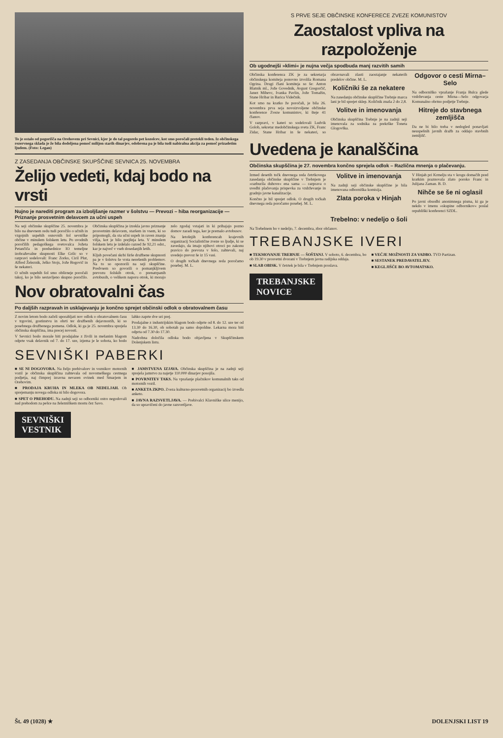To je ostalo od pogorišča na Orehovem pri Sevnici, kjer je do tal pogorelo pet kozolcev, kot smo poročali pretekli teden. Iz občinskega rezervnega sklada je že bila dodeljena pomoč milijon starih dinarjev, odobrena pa je bila tudi nabiralna akcija za pomoč prizadetim ljudem. (Foto: Legan)
Z ZASEDANJA OBČINSKE SKUPŠČINE SEVNICA 25. NOVEMBRA
Želijo vedeti, kdaj bodo na vrsti
Nujno je narediti program za izboljšanje razmer v šolstvu — Prevozi – hiba reorganizacije — Priznanje prosvetnim delavcem za učni uspeh
Na seji občinske skupščine 25. novembra je bilo na dnevnem redu tudi poročilo o učnih in vzgojnih uspehih osnovnih šol sevniške občine v minulem šolskem letu. Po uvodnih poročilih pedagoškega svetovalca Jožeta Petančiča in predsednice IO temeljne izobraževalne skupnosti Elke Grilc so v razpravi sodelovali: Franc Zorko, Ciril Plut, Alfred Železnik, Jelko Stojs, Jože Bogovič in še nekateri.
O učnih uspehih šol smo obširneje poročali takoj, ko je bilo sestavljeno skupno poročilo. Občinska skupščina je izrekla javno priznanje prosvetnim delavcem, staršem in vsem, ki so pripomogli, da sta učni uspeh in raven znanja višja, kot je bilo prejšnja leta. V minulem šolskem letu je izdelalo razred že 92,21 odst., kar je največ v vseh dosedanjih letih.
Kljub povečani skrbi širše družbene skupnosti pa je v šolstvu še vrsta nerešenih problemov. Na to so opozorili na seji skupščine. Predvsem so govorili o pomanjkljivem prevozu šolskih otrok, o prenatrpanih avtobusih, o velikem naporu otrok, ki morajo zelo zgodaj vstajati in ki prihajajo pozno domov zaradi tega, ker je premalo avtobusov.
Na letošnjih konferencah krajevnih organizacij Socialistične zveze so ljudje, ki se zavedajo, da imajo njihovi otroci po zakonu pravico do prevoza v šolo, zahtevali, naj uvedejo prevoz še iz 15 vasi.
O drugih točkah dnevnega reda poročamo posebej. M. L.
Nov obratovalni čas
Po daljših razpravah in usklajevanju je končno sprejet občinski odlok o obratovalnem času
Z novim letom bodo začeli uporabljati nov odlok o obratovalnem času v trgovini, gostinstvu in obrti ter družbenih dejavnostih, ki so posebnega družbenega pomena. Odlok, ki ga je 25. novembra sprejela občinska skupščina, ima precej novosti.
V Sevnici bodo morale biti prodajalne z živili in mešanim blagom odprte vsak delavnik od 7. do 17. ure, izjema je le sobota, ko bodo lahko zaprte dve uri prej.
Prodajalne z industrijskim blagom bodo odprte od 8. do 12. ure ter od 13.30 do 16.30, ob sobotah pa samo dopoldne. Lekarna mora biti odprta od 7.30 do 17.30.
Nadrobna določila odloka bodo objavljena v Skupščinskem Dolenjskem listu.
SEVNIŠKI PABERKI
■ SE NI DOGOVORA. Na željo prebivalcev in voznikov motornih vozil je občinska skupščina zahtevala od novomeškega cestnega podjetja, naj čimprej izravna nevaren ovinek med Šmarjem in Orehovim.
■ PRODAJA KRUHA IN MLEKA OB NEDELJAH. Ob sprejemanju novega odloka ni bilo dogovora.
■ SPET O PREHODU. Na zadnji seji so odborniki ostro negodovali nad prehodom za pešce na železniškem mostu čez Savo.
■ JAMSTVENA IZJAVA. Občinska skupščina je na zadnji seji sprejela jamstvo za najetje 110.000 dinarjev posojila.
■ POVRNITEV TAKS. Na vprašanje plačnikov komunalnih taks od motornih vozil.
■ ANKETA ZKPO. Zveza kulturno-prosvetnih organizacij bo izvedla anketo.
■ JAVNA RAZSVETLJAVA. — Prebivalci Klavniške ulice menijo, da so upravičeni do javne razsvetljave.
SEVNIŠKI
VESTNIK
S PRVE SEJE OBČINSKE KONFERECE ZVEZE KOMUNISTOV
Zaostalost vpliva na razpoloženje
Ob ugodnejši »klimi« je nujna večja spodbuda manj razvitih samih
Občinska konferenca ZK je za sekretarja občinskega komiteja ponovno izvolila Romana Ogrina. Drugi člani komiteja so še: Anton Blatnik ml., Jože Govednik, Avgust Gregorčič, Janez Mihevc, Ivanka Pavlin, Jože Tomažin, Stane Hribar in Barica Videčnik.
Kot smo na kratko že poročali, je bila 26. novembra prva seja novoizvoljene občinske konference Zveze komunistov, ki šteje 41 članov.
V razpravi, v kateri so sodelovali Ludvik Golob, sekretar medobčinskega sveta ZK, Franc Zidar, Stane Hribar in še nekateri, so obravnavali zlasti zaostajanje nekaterih predelov občine. M. L.
Količniki še za nekatere
Na zasedanju občinske skupščine Trebnje marca lani je bil sprejet sklep. Količnik znaša 2 do 2,8.
Volitve in imenovanja
Občinska skupščina Trebnje je na zadnji seji imenovala za sodnika za prekrške Toneta Glogovška.
Odgovor o cesti Mirna–Selo
Na odborniško vprašanje Franja Bulca glede vzdrževanja ceste Mirna—Selo odgovarja Komunalno obrtno podjetje Trebnje.
Hitreje do stavbnega zemljišča
Da ne bi bilo treba v nedogled ponavljati neuspešnih javnih dražb za oddajo stavbnih zemljišč.
Uvedena je kanalščina
Občinska skupščina je 27. novembra končno sprejela odlok – Različna mnenja o plačevanju.
Izmed desetih točk dnevnega reda četrtkovega zasedanja občinske skupščine v Trebnjem je »razburila duhove« ena sama — razprava o uvedbi plačevanja prispevka za vzdrževanje in gradnjo javne kanalizacije.
Končno je bil sprejet odlok. O drugih točkah dnevnega reda poročamo posebej. M. L.
Volitve in imenovanja
Na zadnji seji občinske skupščine je bila imenovana odborniška komisija.
Zlata poroka v Hinjah
V Hinjah pri Krmelju sta v krogu domačih pred kratkim praznovala zlato poroko Franc in Julijana Zaman. B. D.
Nihče se še ni oglasil
Po javni obsodbi anonimnega pisma, ki ga je nekdo v imenu »skupine odbornikov« poslal republiški konferenci SZDL.
Trebelno: v nedeljo o šoli
Na Trebelnem bo v nedeljo, 7. decembra, zbor občanov.
TREBANJSKE IVERI
■ TEKMOVANJE TREBNJE — ŠOŠTANJ. V soboto, 6. decembra, bo ob 19.30 v prosvetni dvorani v Trebnjem javna radijska oddaja.
■ SLAB OBISK. V četrtek je bila v Trebnjem proslava.
■ VEČJE MOŽNOSTI ZA VADBO. TVD Partizan.
■ SESTANEK PREDAVATELJEV.
■ KEGLJIŠČE BO AVTOMATSKO.
TREBANJSKE
NOVICE
Št. 49 (1028) ★ DOLENJSKI LIST 19